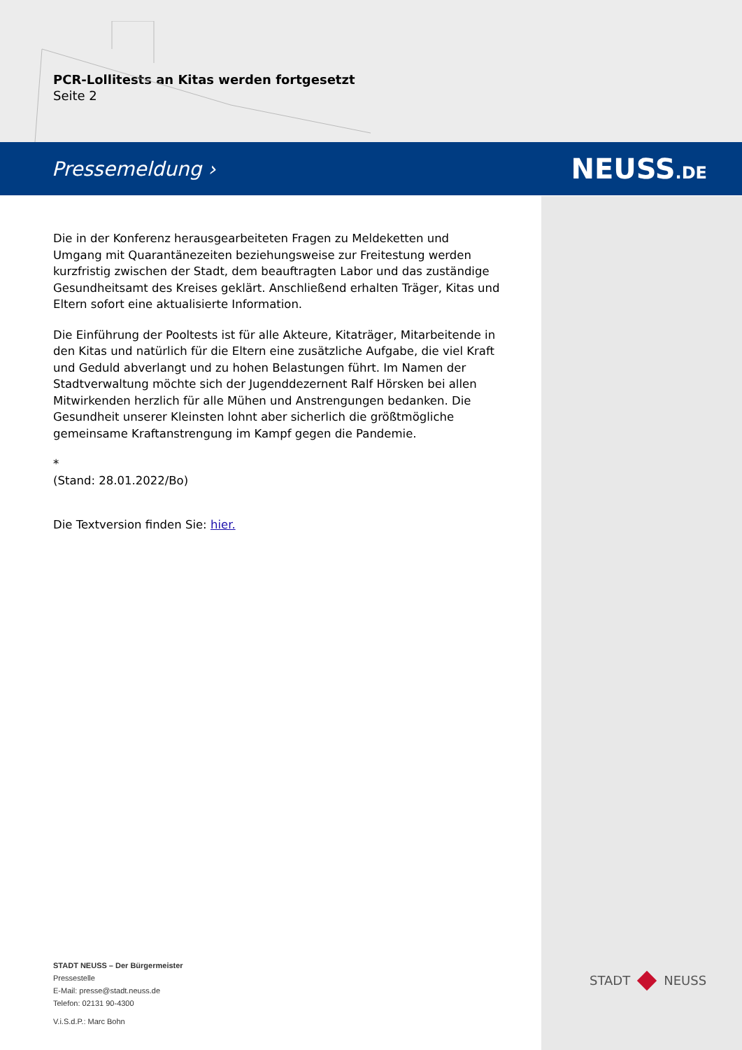PCR-Lollitests an Kitas werden fortgesetzt
Seite 2
Pressemeldung › NEUSS.DE
Die in der Konferenz herausgearbeiteten Fragen zu Meldeketten und Umgang mit Quarantänezeiten beziehungsweise zur Freitestung werden kurzfristig zwischen der Stadt, dem beauftragten Labor und das zuständige Gesundheitsamt des Kreises geklärt. Anschließend erhalten Träger, Kitas und Eltern sofort eine aktualisierte Information.
Die Einführung der Pooltests ist für alle Akteure, Kitaträger, Mitarbeitende in den Kitas und natürlich für die Eltern eine zusätzliche Aufgabe, die viel Kraft und Geduld abverlangt und zu hohen Belastungen führt. Im Namen der Stadtverwaltung möchte sich der Jugenddezernent Ralf Hörsken bei allen Mitwirkenden herzlich für alle Mühen und Anstrengungen bedanken. Die Gesundheit unserer Kleinsten lohnt aber sicherlich die größtmögliche gemeinsame Kraftanstrengung im Kampf gegen die Pandemie.
*
(Stand: 28.01.2022/Bo)
Die Textversion finden Sie: hier.
STADT NEUSS – Der Bürgermeister
Pressestelle
E-Mail: presse@stadt.neuss.de
Telefon: 02131 90-4300
V.i.S.d.P.: Marc Bohn
STADT NEUSS